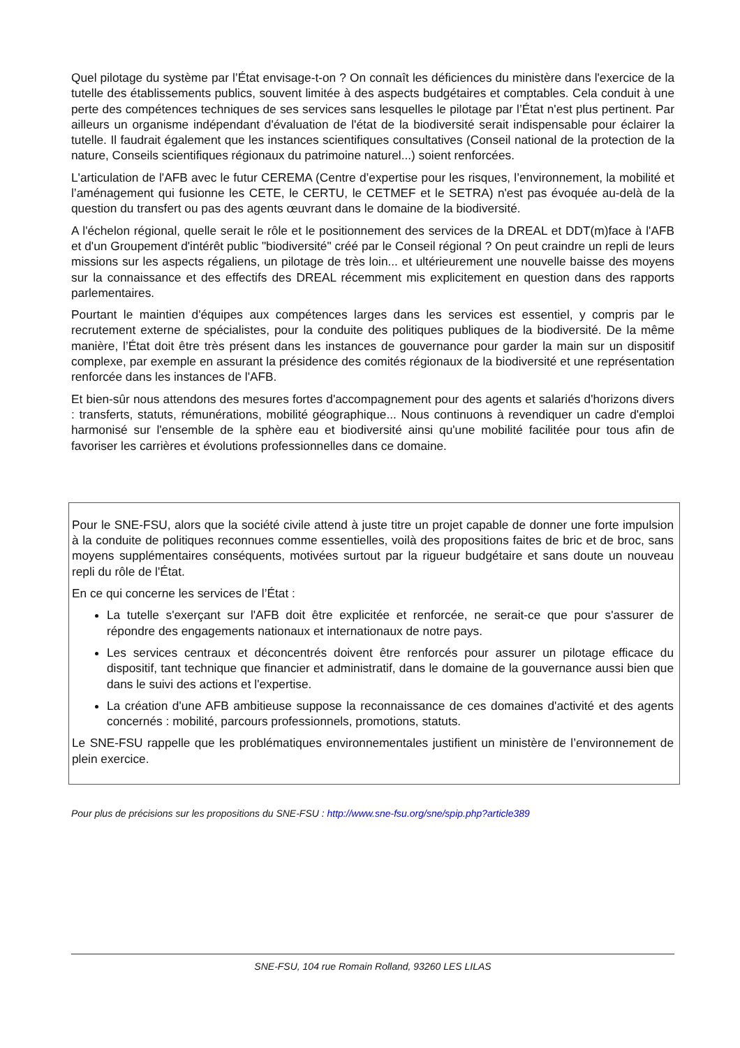Quel pilotage du système par l’État envisage-t-on ? On connaît les déficiences du ministère dans l'exercice de la tutelle des établissements publics, souvent limitée à des aspects budgétaires et comptables. Cela conduit à une perte des compétences techniques de ses services sans lesquelles le pilotage par l’État n'est plus pertinent. Par ailleurs un organisme indépendant d'évaluation de l'état de la biodiversité serait indispensable pour éclairer la tutelle. Il faudrait également que les instances scientifiques consultatives (Conseil national de la protection de la nature, Conseils scientifiques régionaux du patrimoine naturel...) soient renforcées.
L'articulation de l'AFB avec le futur CEREMA (Centre d’expertise pour les risques, l’environnement, la mobilité et l’aménagement qui fusionne les CETE, le CERTU, le CETMEF et le SETRA) n'est pas évoquée au-delà de la question du transfert ou pas des agents œuvrant dans le domaine de la biodiversité.
A l'échelon régional, quelle serait le rôle et le positionnement des services de la DREAL et DDT(m)face à l'AFB et d'un Groupement d'intérêt public "biodiversité" créé par le Conseil régional ? On peut craindre un repli de leurs missions sur les aspects régaliens, un pilotage de très loin... et ultérieurement une nouvelle baisse des moyens sur la connaissance et des effectifs des DREAL récemment mis explicitement en question dans des rapports parlementaires.
Pourtant le maintien d'équipes aux compétences larges dans les services est essentiel, y compris par le recrutement externe de spécialistes, pour la conduite des politiques publiques de la biodiversité. De la même manière, l’État doit être très présent dans les instances de gouvernance pour garder la main sur un dispositif complexe, par exemple en assurant la présidence des comités régionaux de la biodiversité et une représentation renforcée dans les instances de l'AFB.
Et bien-sûr nous attendons des mesures fortes d'accompagnement pour des agents et salariés d'horizons divers : transferts, statuts, rémunérations, mobilité géographique... Nous continuons à revendiquer un cadre d'emploi harmonisé sur l'ensemble de la sphère eau et biodiversité ainsi qu'une mobilité facilitée pour tous afin de favoriser les carrières et évolutions professionnelles dans ce domaine.
Pour le SNE-FSU, alors que la société civile attend à juste titre un projet capable de donner une forte impulsion à la conduite de politiques reconnues comme essentielles, voilà des propositions faites de bric et de broc, sans moyens supplémentaires conséquents, motivées surtout par la rigueur budgétaire et sans doute un nouveau repli du rôle de l'État.
En ce qui concerne les services de l’État :
La tutelle s'exerçant sur l'AFB doit être explicitée et renforcée, ne serait-ce que pour s'assurer de répondre des engagements nationaux et internationaux de notre pays.
Les services centraux et déconcentrés doivent être renforcés pour assurer un pilotage efficace du dispositif, tant technique que financier et administratif, dans le domaine de la gouvernance aussi bien que dans le suivi des actions et l'expertise.
La création d'une AFB ambitieuse suppose la reconnaissance de ces domaines d'activité et des agents concernés : mobilité, parcours professionnels, promotions, statuts.
Le SNE-FSU rappelle que les problématiques environnementales justifient un ministère de l’environnement de plein exercice.
Pour plus de précisions sur les propositions du SNE-FSU : http://www.sne-fsu.org/sne/spip.php?article389
SNE-FSU, 104 rue Romain Rolland, 93260 LES LILAS